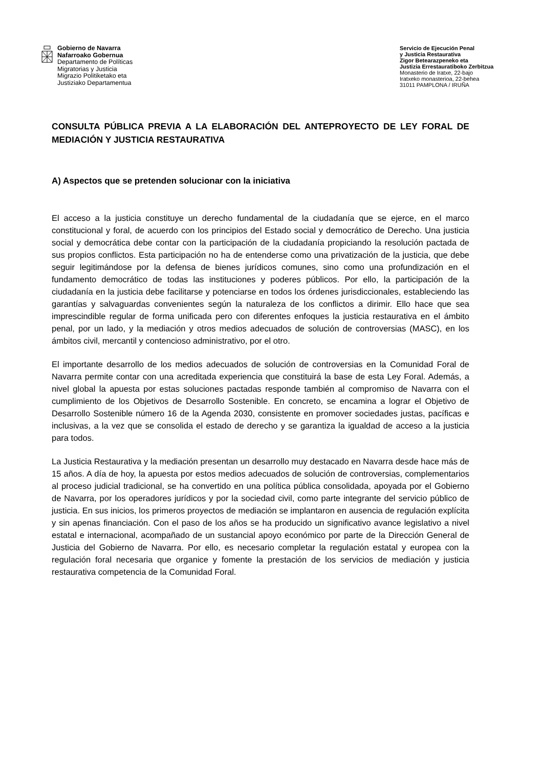Gobierno de Navarra
Nafarroako Gobernua
Departamento de Políticas
Migratorias y Justicia
Migrazio Politiketako eta
Justiziako Departamentua
Servicio de Ejecución Penal
y Justicia Restaurativa
Zigor Betearazpeneko eta
Justizia Errestauratiboko Zerbitzua
Monasterio de Iratxe, 22-bajo
Iratxeko monasterioa, 22-behea
31011 PAMPLONA / IRUÑA
CONSULTA PÚBLICA PREVIA A LA ELABORACIÓN DEL ANTEPROYECTO DE LEY FORAL DE MEDIACIÓN Y JUSTICIA RESTAURATIVA
A) Aspectos que se pretenden solucionar con la iniciativa
El acceso a la justicia constituye un derecho fundamental de la ciudadanía que se ejerce, en el marco constitucional y foral, de acuerdo con los principios del Estado social y democrático de Derecho. Una justicia social y democrática debe contar con la participación de la ciudadanía propiciando la resolución pactada de sus propios conflictos. Esta participación no ha de entenderse como una privatización de la justicia, que debe seguir legitimándose por la defensa de bienes jurídicos comunes, sino como una profundización en el fundamento democrático de todas las instituciones y poderes públicos. Por ello, la participación de la ciudadanía en la justicia debe facilitarse y potenciarse en todos los órdenes jurisdiccionales, estableciendo las garantías y salvaguardas convenientes según la naturaleza de los conflictos a dirimir. Ello hace que sea imprescindible regular de forma unificada pero con diferentes enfoques la justicia restaurativa en el ámbito penal, por un lado, y la mediación y otros medios adecuados de solución de controversias (MASC), en los ámbitos civil, mercantil y contencioso administrativo, por el otro.
El importante desarrollo de los medios adecuados de solución de controversias en la Comunidad Foral de Navarra permite contar con una acreditada experiencia que constituirá la base de esta Ley Foral. Además, a nivel global la apuesta por estas soluciones pactadas responde también al compromiso de Navarra con el cumplimiento de los Objetivos de Desarrollo Sostenible. En concreto, se encamina a lograr el Objetivo de Desarrollo Sostenible número 16 de la Agenda 2030, consistente en promover sociedades justas, pacíficas e inclusivas, a la vez que se consolida el estado de derecho y se garantiza la igualdad de acceso a la justicia para todos.
La Justicia Restaurativa y la mediación presentan un desarrollo muy destacado en Navarra desde hace más de 15 años. A día de hoy, la apuesta por estos medios adecuados de solución de controversias, complementarios al proceso judicial tradicional, se ha convertido en una política pública consolidada, apoyada por el Gobierno de Navarra, por los operadores jurídicos y por la sociedad civil, como parte integrante del servicio público de justicia. En sus inicios, los primeros proyectos de mediación se implantaron en ausencia de regulación explícita y sin apenas financiación. Con el paso de los años se ha producido un significativo avance legislativo a nivel estatal e internacional, acompañado de un sustancial apoyo económico por parte de la Dirección General de Justicia del Gobierno de Navarra. Por ello, es necesario completar la regulación estatal y europea con la regulación foral necesaria que organice y fomente la prestación de los servicios de mediación y justicia restaurativa competencia de la Comunidad Foral.